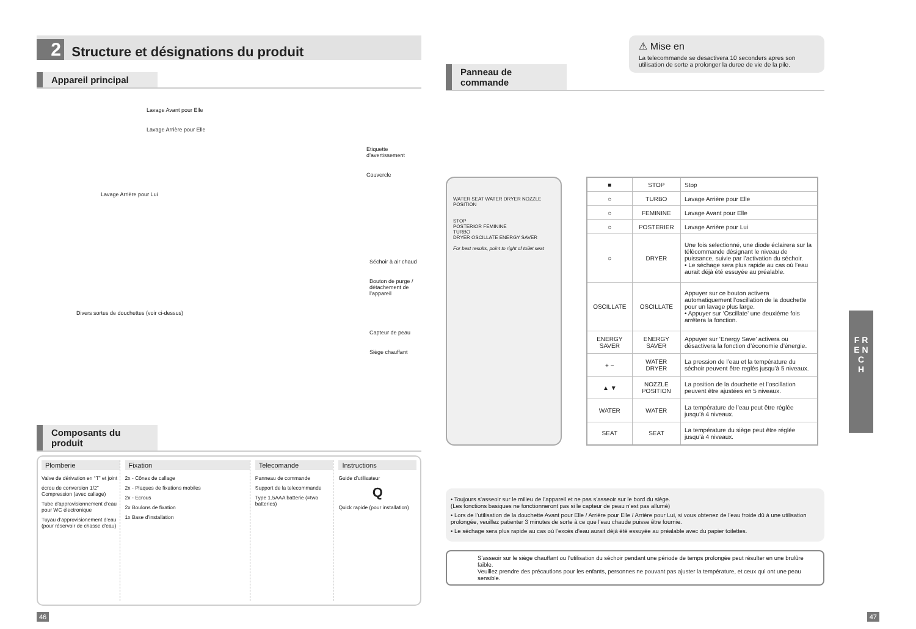2 Structure et désignations du produit
Appareil principal
Lavage Avant pour Elle
Lavage Arrière pour Elle
Etiquette d’avertissement
Couvercle
Lavage Arrière pour Lui
Séchoir à air chaud
Bouton de purge / détachement de l’appareil
Divers sortes de douchettes (voir ci-dessus)
Capteur de peau
Siège chauffant
Composants du produit
Plomberie
Valve de dérivation en “T” et joint
écrou de conversion 1/2" Compression (avec callage)
Tube d’approvisionnement d’eau pour WC électronique
Tuyau d’approvisionement d’eau (pour réservoir de chasse d’eau)
Fixation
2x - Cônes de callage
2x - Plaques de fixations mobiles
2x - Ecrous
2x Boulons de fixation
1x Base d’installation
Telecomande
Panneau de commande
Support de la telecommande
Type 1.5AAA batterie (=two batteries)
Instructions
Guide d’utilisateur
Q
Quick rapide (pour installation)
⚠ Mise en
La telecommande se desactivera 10 seconders apres son utilisation de sorte a prolonger la duree de vie de la pile.
Panneau de commande
WATER SEAT WATER DRYER NOZZLE POSITION
STOP
POSTERIOR FEMININE
TURBO
DRYER OSCILLATE ENERGY SAVER
For best results, point to right of toilet seat
| ■ | STOP | Stop |
| ○ | TURBO | Lavage Arrière pour Elle |
| ○ | FEMININE | Lavage Avant pour Elle |
| ○ | POSTERIER | Lavage Arrière pour Lui |
| ○ | DRYER | Une fois selectionné, une diode éclairera sur la télécommande désignant le niveau de puissance, suivie par l’activation du séchoir. • Le séchage sera plus rapide au cas où l’eau aurait déjà été essuyée au préalable. |
| OSCILLATE | OSCILLATE | Appuyer sur ce bouton activera automatiquement l’oscillation de la douchette pour un lavage plus large. • Appuyer sur ‘Oscillate’ une deuxième fois arrêtera la fonction. |
| ENERGY SAVER | ENERGY SAVER | Appuyer sur ‘Energy Save’ activera ou désactivera la fonction d’économie d’énergie. |
| + − | WATER DRYER | La pression de l’eau et la température du séchoir peuvent être reglés jusqu’à 5 niveaux. |
| ▲ ▼ | NOZZLE POSITION | La position de la douchette et l’oscillation peuvent être ajustées en 5 niveaux. |
| WATER | WATER | La température de l’eau peut être réglée jusqu’à 4 niveaux. |
| SEAT | SEAT | La température du siège peut être réglée jusqu’à 4 niveaux. |
• Toujours s’asseoir sur le milieu de l’appareil et ne pas s’asseoir sur le bord du siège.
(Les fonctions basiques ne fonctionneront pas si le capteur de peau n’est pas allumé)
• Lors de l’utilisation de la douchette Avant pour Elle / Arrière pour Elle / Arrière pour Lui, si vous obtenez de l’eau froide dû à une utilisation prolongée, veuillez patienter 3 minutes de sorte à ce que l’eau chaude puisse être fournie.
• Le séchage sera plus rapide au cas où l’excès d’eau aurait déjà été essuyée au préalable avec du papier toilettes.
S’asseoir sur le siège chauffant ou l’utilisation du séchoir pendant une période de temps prolongée peut résulter en une brulûre faible.
Veuillez prendre des précautions pour les enfants, personnes ne pouvant pas ajuster la température, et ceux qui ont une peau sensible.
F R E N C H
46 47